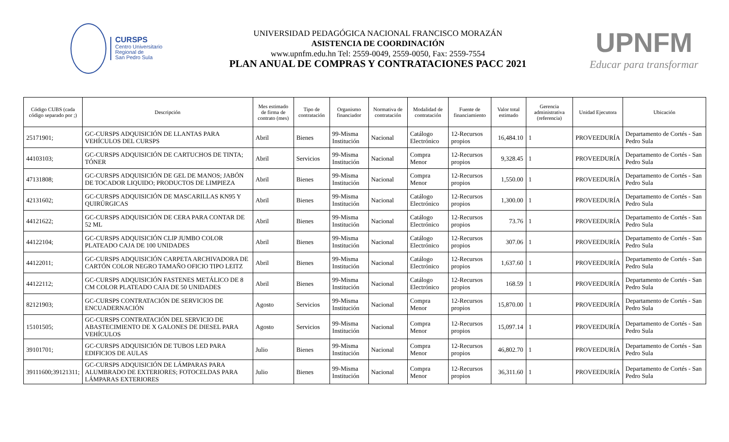CURSPS
Centro Universitario
Regional de
San Pedro Sula
UNIVERSIDAD PEDAGÓGICA NACIONAL FRANCISCO MORAZÁN
ASISTENCIA DE COORDINACIÓN
www.upnfm.edu.hn Tel: 2559-0049, 2559-0050, Fax: 2559-7554
PLAN ANUAL DE COMPRAS Y CONTRATACIONES PACC 2021
UPNFM
Educar para transformar
| Código CUBS (cada código separado por ;) | Descripción | Mes estimado de firma de contrato (mes) | Tipo de contratación | Organismo financiador | Normativa de contratación | Modalidad de contratación | Fuente de financiamiento | Valor total estimado | Gerencia administrativa (referencia) | Unidad Ejecutora | Ubicación |
| --- | --- | --- | --- | --- | --- | --- | --- | --- | --- | --- | --- |
| 25171901; | GC-CURSPS ADQUISICIÓN DE LLANTAS PARA VEHÍCULOS DEL CURSPS | Abril | Bienes | 99-Misma Institución | Nacional | Catálogo Electrónico | 12-Recursos propios | 16,484.10 | 1 | PROVEEDURÍA | Departamento de Cortés - San Pedro Sula |
| 44103103; | GC-CURSPS ADQUISICIÓN DE CARTUCHOS DE TINTA; TÓNER | Abril | Servicios | 99-Misma Institución | Nacional | Compra Menor | 12-Recursos propios | 9,328.45 | 1 | PROVEEDURÍA | Departamento de Cortés - San Pedro Sula |
| 47131808; | GC-CURSPS ADQUISICIÓN DE GEL DE MANOS; JABÓN DE TOCADOR LIQUIDO; PRODUCTOS DE LIMPIEZA | Abril | Bienes | 99-Misma Institución | Nacional | Compra Menor | 12-Recursos propios | 1,550.00 | 1 | PROVEEDURÍA | Departamento de Cortés - San Pedro Sula |
| 42131602; | GC-CURSPS ADQUISICIÓN DE MASCARILLAS KN95 Y QUIRÚRGICAS | Abril | Bienes | 99-Misma Institución | Nacional | Catálogo Electrónico | 12-Recursos propios | 1,300.00 | 1 | PROVEEDURÍA | Departamento de Cortés - San Pedro Sula |
| 44121622; | GC-CURSPS ADQUISICIÓN DE CERA PARA CONTAR DE 52 ML | Abril | Bienes | 99-Misma Institución | Nacional | Catálogo Electrónico | 12-Recursos propios | 73.76 | 1 | PROVEEDURÍA | Departamento de Cortés - San Pedro Sula |
| 44122104; | GC-CURSPS ADQUISICIÓN CLIP JUMBO COLOR PLATEADO CAJA DE 100 UNIDADES | Abril | Bienes | 99-Misma Institución | Nacional | Catálogo Electrónico | 12-Recursos propios | 307.06 | 1 | PROVEEDURÍA | Departamento de Cortés - San Pedro Sula |
| 44122011; | GC-CURSPS ADQUISICIÓN CARPETA ARCHIVADORA DE CARTÓN COLOR NEGRO TAMAÑO OFICIO TIPO LEITZ | Abril | Bienes | 99-Misma Institución | Nacional | Catálogo Electrónico | 12-Recursos propios | 1,637.60 | 1 | PROVEEDURÍA | Departamento de Cortés - San Pedro Sula |
| 44122112; | GC-CURSPS ADQUISICIÓN FASTENES METÁLICO DE 8 CM COLOR PLATEADO CAJA DE 50 UNIDADES | Abril | Bienes | 99-Misma Institución | Nacional | Catálogo Electrónico | 12-Recursos propios | 168.59 | 1 | PROVEEDURÍA | Departamento de Cortés - San Pedro Sula |
| 82121903; | GC-CURSPS CONTRATACIÓN DE SERVICIOS DE ENCUADERNACIÓN | Agosto | Servicios | 99-Misma Institución | Nacional | Compra Menor | 12-Recursos propios | 15,870.00 | 1 | PROVEEDURÍA | Departamento de Cortés - San Pedro Sula |
| 15101505; | GC-CURSPS CONTRATACIÓN DEL SERVICIO DE ABASTECIMIENTO DE X GALONES DE DIESEL PARA VEHÍCULOS | Agosto | Servicios | 99-Misma Institución | Nacional | Compra Menor | 12-Recursos propios | 15,097.14 | 1 | PROVEEDURÍA | Departamento de Cortés - San Pedro Sula |
| 39101701; | GC-CURSPS ADQUISICIÓN DE TUBOS LED PARA EDIFICIOS DE AULAS | Julio | Bienes | 99-Misma Institución | Nacional | Compra Menor | 12-Recursos propios | 46,802.70 | 1 | PROVEEDURÍA | Departamento de Cortés - San Pedro Sula |
| 39111600;39121311; | GC-CURSPS ADQUISICIÓN DE LÁMPARAS PARA ALUMBRADO DE EXTERIORES; FOTOCELDAS PARA LÁMPARAS EXTERIORES | Julio | Bienes | 99-Misma Institución | Nacional | Compra Menor | 12-Recursos propios | 36,311.60 | 1 | PROVEEDURÍA | Departamento de Cortés - San Pedro Sula |